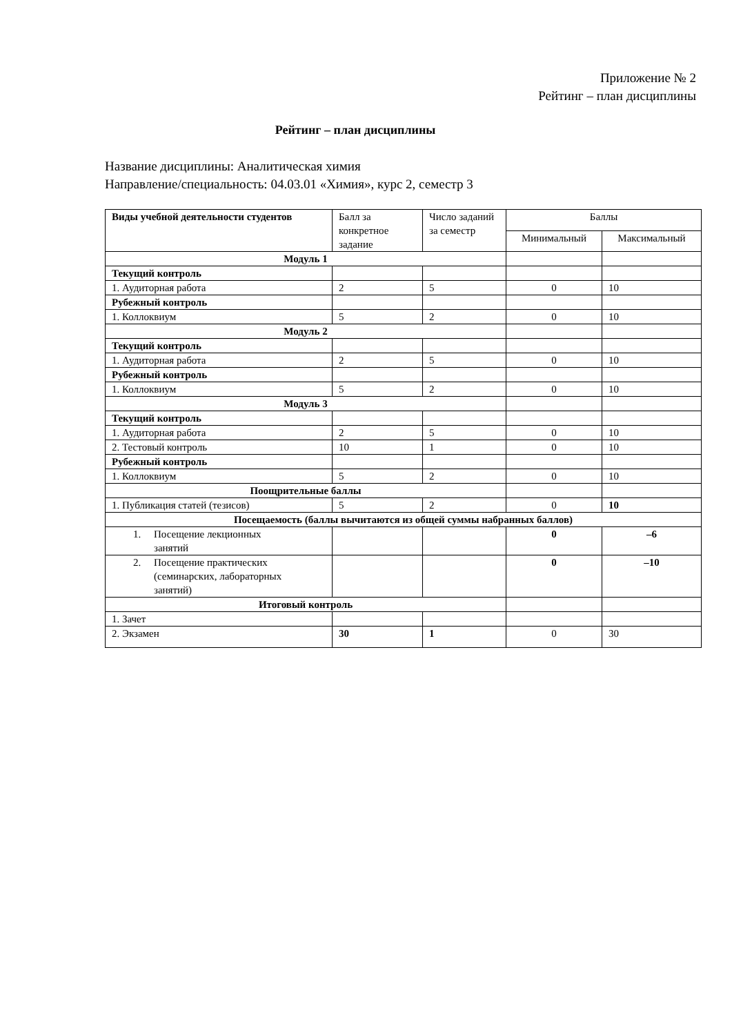Приложение № 2
Рейтинг – план дисциплины
Рейтинг – план дисциплины
Название дисциплины: Аналитическая химия
Направление/специальность: 04.03.01 «Химия», курс 2, семестр 3
| Виды учебной деятельности студентов | Балл за конкретное задание | Число заданий за семестр | Баллы | |
| --- | --- | --- | --- | --- |
| | | | Минимальный | Максимальный |
| Модуль 1 | | | | |
| Текущий контроль | | | | |
| 1. Аудиторная работа | 2 | 5 | 0 | 10 |
| Рубежный контроль | | | | |
| 1. Коллоквиум | 5 | 2 | 0 | 10 |
| Модуль 2 | | | | |
| Текущий контроль | | | | |
| 1. Аудиторная работа | 2 | 5 | 0 | 10 |
| Рубежный контроль | | | | |
| 1. Коллоквиум | 5 | 2 | 0 | 10 |
| Модуль 3 | | | | |
| Текущий контроль | | | | |
| 1. Аудиторная работа | 2 | 5 | 0 | 10 |
| 2. Тестовый контроль | 10 | 1 | 0 | 10 |
| Рубежный контроль | | | | |
| 1. Коллоквиум | 5 | 2 | 0 | 10 |
| Поощрительные баллы | | | | |
| 1. Публикация статей (тезисов) | 5 | 2 | 0 | 10 |
| Посещаемость (баллы вычитаются из общей суммы набранных баллов) | | | | |
| 1. Посещение лекционных занятий | | | 0 | –6 |
| 2. Посещение практических (семинарских, лабораторных занятий) | | | 0 | –10 |
| Итоговый контроль | | | | |
| 1. Зачет | | | | |
| 2. Экзамен | 30 | 1 | 0 | 30 |